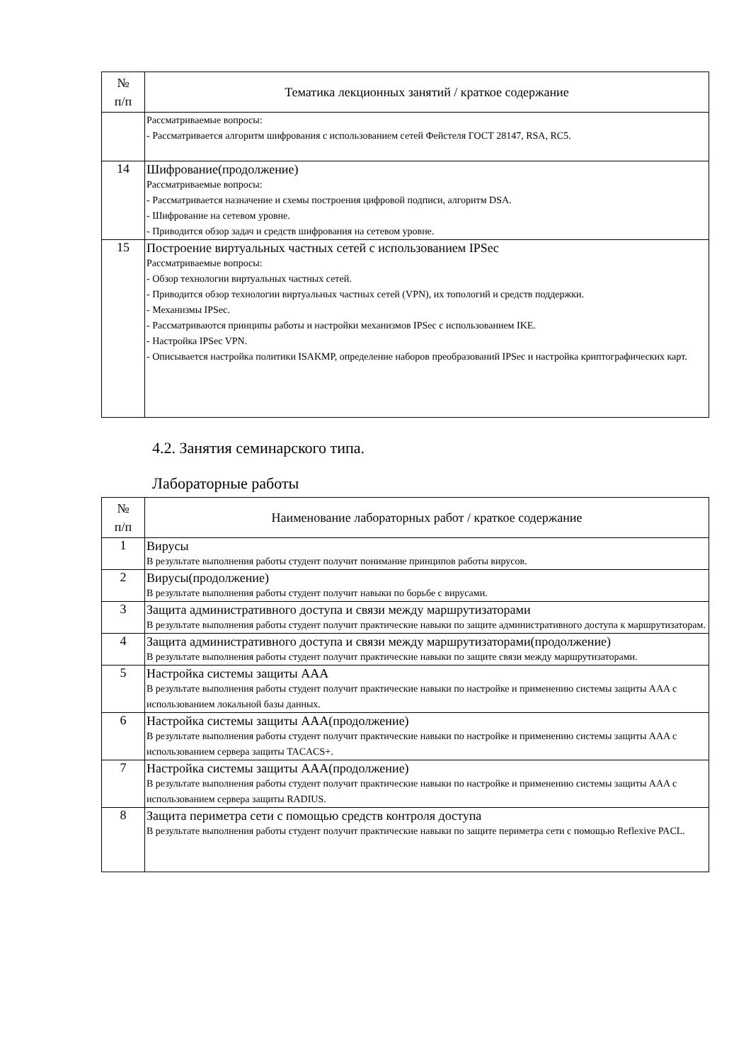| № п/п | Тематика лекционных занятий / краткое содержание |
| --- | --- |
| | Рассматриваемые вопросы: - Рассматривается алгоритм шифрования с использованием сетей Фейстеля ГОСТ 28147, RSA, RC5. |
| 14 | Шифрование(продолжение) Рассматриваемые вопросы: - Рассматривается назначение и схемы построения цифровой подписи, алгоритм DSA. - Шифрование на сетевом уровне. - Приводится обзор задач и средств шифрования на сетевом уровне. |
| 15 | Построение виртуальных частных сетей с использованием IPSec Рассматриваемые вопросы: - Обзор технологии виртуальных частных сетей. - Приводится обзор технологии виртуальных частных сетей (VPN), их топологий и средств поддержки. - Механизмы IPSec. - Рассматриваются принципы работы и настройки механизмов IPSec с использованием IKE. - Настройка IPSec VPN. - Описывается настройка политики ISAKMP, определение наборов преобразований IPSec и настройка криптографических карт. |
4.2. Занятия семинарского типа.
Лабораторные работы
| № п/п | Наименование лабораторных работ / краткое содержание |
| --- | --- |
| 1 | Вирусы В результате выполнения работы студент получит понимание принципов работы вирусов. |
| 2 | Вирусы(продолжение) В результате выполнения работы студент получит навыки по борьбе с вирусами. |
| 3 | Защита административного доступа и связи между маршрутизаторами В результате выполнения работы студент получит практические навыки по защите административного доступа к маршрутизаторам. |
| 4 | Защита административного доступа и связи между маршрутизаторами(продолжение) В результате выполнения работы студент получит практические навыки по защите связи между маршрутизаторами. |
| 5 | Настройка системы защиты AAA В результате выполнения работы студент получит практические навыки по настройке и применению системы защиты AAA с использованием локальной базы данных. |
| 6 | Настройка системы защиты AAA(продолжение) В результате выполнения работы студент получит практические навыки по настройке и применению системы защиты AAA с использованием сервера защиты TACACS+. |
| 7 | Настройка системы защиты AAA(продолжение) В результате выполнения работы студент получит практические навыки по настройке и применению системы защиты AAA с использованием сервера защиты RADIUS. |
| 8 | Защита периметра сети с помощью средств контроля доступа В результате выполнения работы студент получит практические навыки по защите периметра сети с помощью Reflexive PACL. |